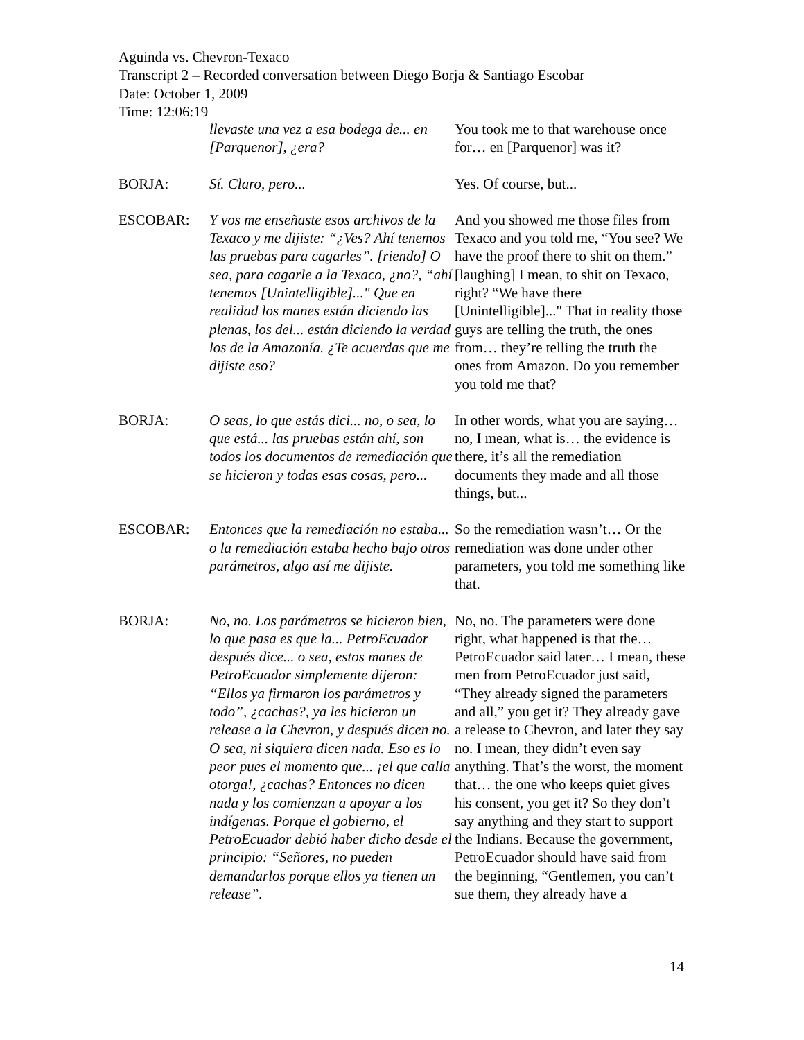Aguinda vs. Chevron-Texaco
Transcript 2 – Recorded conversation between Diego Borja & Santiago Escobar
Date: October 1, 2009
Time: 12:06:19
| | llevaste una vez a esa bodega de... en [Parquenor], ¿era? | You took me to that warehouse once for… en [Parquenor] was it? |
| BORJA: | Sí. Claro, pero... | Yes. Of course, but... |
| ESCOBAR: | Y vos me enseñaste esos archivos de la Texaco y me dijiste: “¿Ves? Ahí tenemos las pruebas para cagarles”. [riendo] O sea, para cagarle a la Texaco, ¿no?, “ahí tenemos [Unintelligible]..." Que en realidad los manes están diciendo las plenas, los del... están diciendo la verdad los de la Amazonía. ¿Te acuerdas que me dijiste eso? | And you showed me those files from Texaco and you told me, “You see? We have the proof there to shit on them.” [laughing] I mean, to shit on Texaco, right? “We have there [Unintelligible]..." That in reality those guys are telling the truth, the ones from… they’re telling the truth the ones from Amazon. Do you remember you told me that? |
| BORJA: | O seas, lo que estás dici... no, o sea, lo que está... las pruebas están ahí, son todos los documentos de remediación que se hicieron y todas esas cosas, pero... | In other words, what you are saying… no, I mean, what is… the evidence is there, it’s all the remediation documents they made and all those things, but... |
| ESCOBAR: | Entonces que la remediación no estaba... o la remediación estaba hecho bajo otros parámetros, algo así me dijiste. | So the remediation wasn’t… Or the remediation was done under other parameters, you told me something like that. |
| BORJA: | No, no. Los parámetros se hicieron bien, lo que pasa es que la... PetroEcuador después dice... o sea, estos manes de PetroEcuador simplemente dijeron: “Ellos ya firmaron los parámetros y todo”, ¿cachas?, ya les hicieron un release a la Chevron, y después dicen no. O sea, ni siquiera dicen nada. Eso es lo peor pues el momento que... ¡el que calla otorga!, ¿cachas? Entonces no dicen nada y los comienzan a apoyar a los indígenas. Porque el gobierno, el PetroEcuador debió haber dicho desde el principio: “Señores, no pueden demandarlos porque ellos ya tienen un release”. | No, no. The parameters were done right, what happened is that the… PetroEcuador said later… I mean, these men from PetroEcuador just said, “They already signed the parameters and all,” you get it? They already gave a release to Chevron, and later they say no. I mean, they didn’t even say anything. That’s the worst, the moment that… the one who keeps quiet gives his consent, you get it? So they don’t say anything and they start to support the Indians. Because the government, PetroEcuador should have said from the beginning, “Gentlemen, you can’t sue them, they already have a |
14